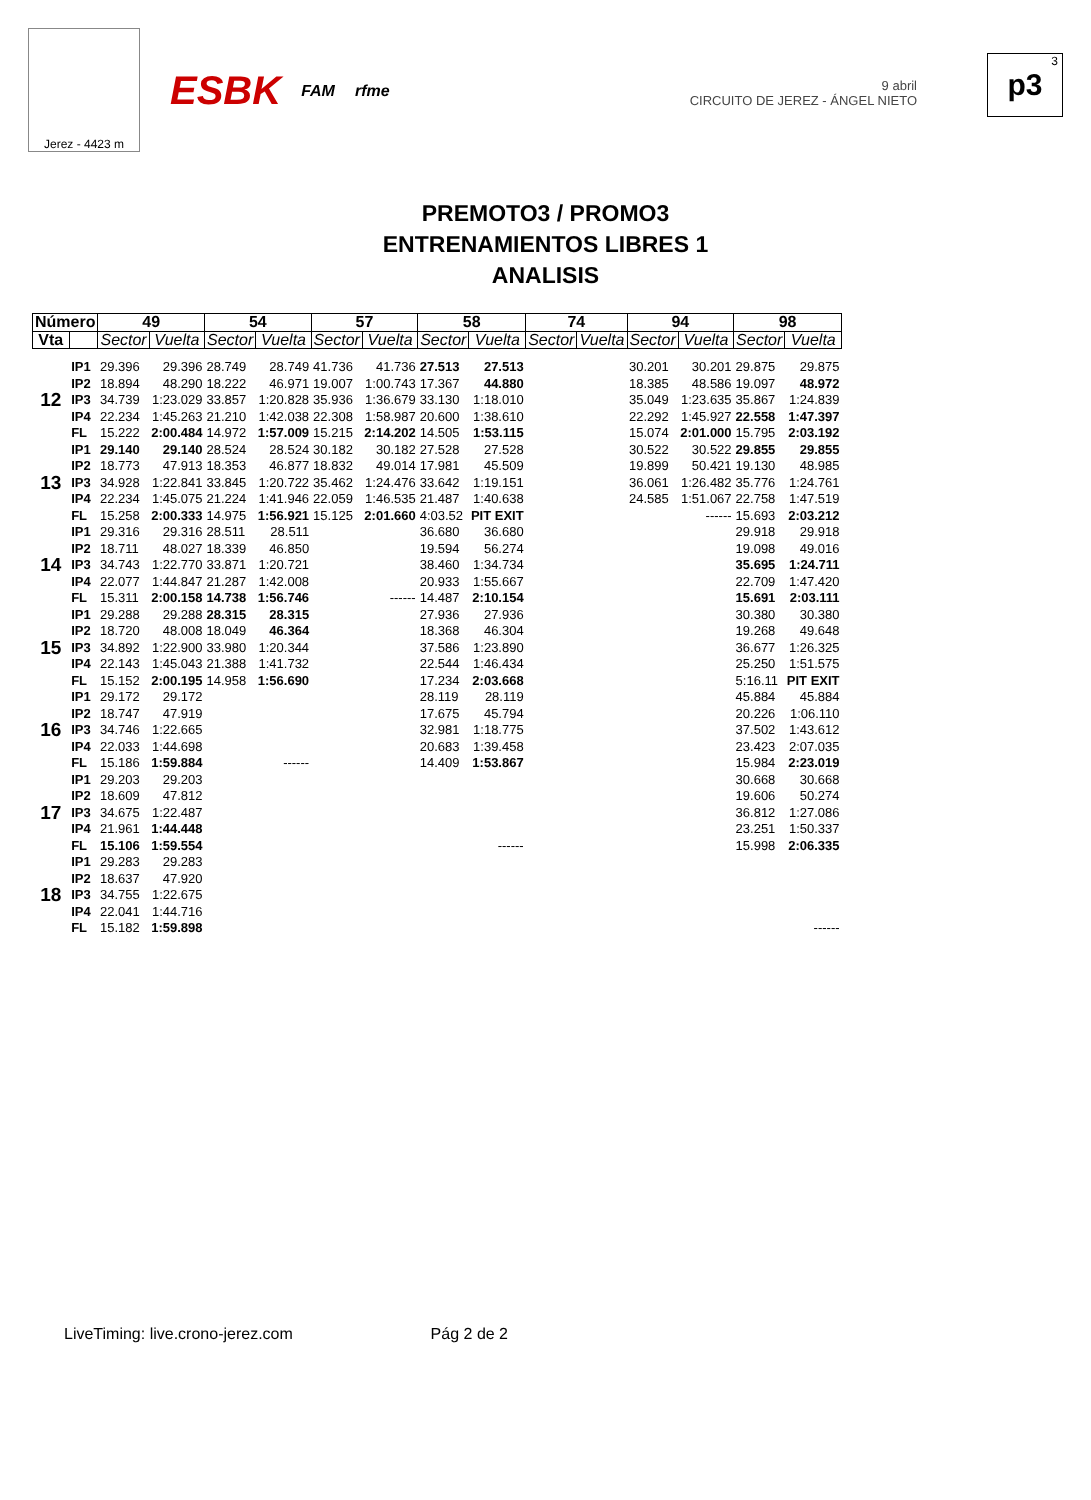Jerez - 4423 m
ESBK FAM rfme
9 abril
CIRCUITO DE JEREZ - ÁNGEL NIETO
<sup>3</sup> p3
PREMOTO3 / PROMO3
ENTRENAMIENTOS LIBRES 1
ANALISIS
| Número | | 49 | | 54 | | 57 | | 58 | | 74 | | 94 | | 98 | |
| --- | --- | --- | --- | --- | --- | --- | --- | --- | --- | --- | --- | --- | --- | --- | --- |
| Vta | | Sector | Vuelta | Sector | Vuelta | Sector | Vuelta | Sector | Vuelta | Sector | Vuelta | Sector | Vuelta | Sector | Vuelta |
| 12 | IP1 | 29.396 | 29.396 | 28.749 | 28.749 | 41.736 | 41.736 | 27.513 | 27.513 | | | 30.201 | 30.201 | 29.875 | 29.875 |
| | IP2 | 18.894 | 48.290 | 18.222 | 46.971 | 19.007 | 1:00.743 | 17.367 | 44.880 | | | 18.385 | 48.586 | 19.097 | 48.972 |
| | IP3 | 34.739 | 1:23.029 | 33.857 | 1:20.828 | 35.936 | 1:36.679 | 33.130 | 1:18.010 | | | 35.049 | 1:23.635 | 35.867 | 1:24.839 |
| | IP4 | 22.234 | 1:45.263 | 21.210 | 1:42.038 | 22.308 | 1:58.987 | 20.600 | 1:38.610 | | | 22.292 | 1:45.927 | 22.558 | 1:47.397 |
| | FL | 15.222 | 2:00.484 | 14.972 | 1:57.009 | 15.215 | 2:14.202 | 14.505 | 1:53.115 | | | 15.074 | 2:01.000 | 15.795 | 2:03.192 |
| 13 | IP1 | 29.140 | 29.140 | 28.524 | 28.524 | 30.182 | 30.182 | 27.528 | 27.528 | | | 30.522 | 30.522 | 29.855 | 29.855 |
| | IP2 | 18.773 | 47.913 | 18.353 | 46.877 | 18.832 | 49.014 | 17.981 | 45.509 | | | 19.899 | 50.421 | 19.130 | 48.985 |
| | IP3 | 34.928 | 1:22.841 | 33.845 | 1:20.722 | 35.462 | 1:24.476 | 33.642 | 1:19.151 | | | 36.061 | 1:26.482 | 35.776 | 1:24.761 |
| | IP4 | 22.234 | 1:45.075 | 21.224 | 1:41.946 | 22.059 | 1:46.535 | 21.487 | 1:40.638 | | | 24.585 | 1:51.067 | 22.758 | 1:47.519 |
| | FL | 15.258 | 2:00.333 | 14.975 | 1:56.921 | 15.125 | 2:01.660 | 4:03.52 | PIT EXIT | | | | ------ | 15.693 | 2:03.212 |
| 14 | IP1 | 29.316 | 29.316 | 28.511 | 28.511 | | | 36.680 | 36.680 | | | | | 29.918 | 29.918 |
| | IP2 | 18.711 | 48.027 | 18.339 | 46.850 | | | 19.594 | 56.274 | | | | | 19.098 | 49.016 |
| | IP3 | 34.743 | 1:22.770 | 33.871 | 1:20.721 | | | 38.460 | 1:34.734 | | | | | 35.695 | 1:24.711 |
| | IP4 | 22.077 | 1:44.847 | 21.287 | 1:42.008 | | | 20.933 | 1:55.667 | | | | | 22.709 | 1:47.420 |
| | FL | 15.311 | 2:00.158 | 14.738 | 1:56.746 | | ------ | 14.487 | 2:10.154 | | | | | 15.691 | 2:03.111 |
| 15 | IP1 | 29.288 | 29.288 | 28.315 | 28.315 | | | 27.936 | 27.936 | | | | | 30.380 | 30.380 |
| | IP2 | 18.720 | 48.008 | 18.049 | 46.364 | | | 18.368 | 46.304 | | | | | 19.268 | 49.648 |
| | IP3 | 34.892 | 1:22.900 | 33.980 | 1:20.344 | | | 37.586 | 1:23.890 | | | | | 36.677 | 1:26.325 |
| | IP4 | 22.143 | 1:45.043 | 21.388 | 1:41.732 | | | 22.544 | 1:46.434 | | | | | 25.250 | 1:51.575 |
| | FL | 15.152 | 2:00.195 | 14.958 | 1:56.690 | | | 17.234 | 2:03.668 | | | | | 5:16.11 | PIT EXIT |
| 16 | IP1 | 29.172 | 29.172 | | | | | 28.119 | 28.119 | | | | | 45.884 | 45.884 |
| | IP2 | 18.747 | 47.919 | | | | | 17.675 | 45.794 | | | | | 20.226 | 1:06.110 |
| | IP3 | 34.746 | 1:22.665 | | | | | 32.981 | 1:18.775 | | | | | 37.502 | 1:43.612 |
| | IP4 | 22.033 | 1:44.698 | | | | | 20.683 | 1:39.458 | | | | | 23.423 | 2:07.035 |
| | FL | 15.186 | 1:59.884 | | ------ | | | 14.409 | 1:53.867 | | | | | 15.984 | 2:23.019 |
| 17 | IP1 | 29.203 | 29.203 | | | | | | | | | | | 30.668 | 30.668 |
| | IP2 | 18.609 | 47.812 | | | | | | | | | | | 19.606 | 50.274 |
| | IP3 | 34.675 | 1:22.487 | | | | | | | | | | | 36.812 | 1:27.086 |
| | IP4 | 21.961 | 1:44.448 | | | | | | | | | | | 23.251 | 1:50.337 |
| | FL | 15.106 | 1:59.554 | | | | | | ------ | | | | | 15.998 | 2:06.335 |
| 18 | IP1 | 29.283 | 29.283 | | | | | | | | | | | | |
| | IP2 | 18.637 | 47.920 | | | | | | | | | | | | |
| | IP3 | 34.755 | 1:22.675 | | | | | | | | | | | | |
| | IP4 | 22.041 | 1:44.716 | | | | | | | | | | | | |
| | FL | 15.182 | 1:59.898 | | | | | | | | | | | | ------ |
LiveTiming: live.crono-jerez.com Pág 2 de 2